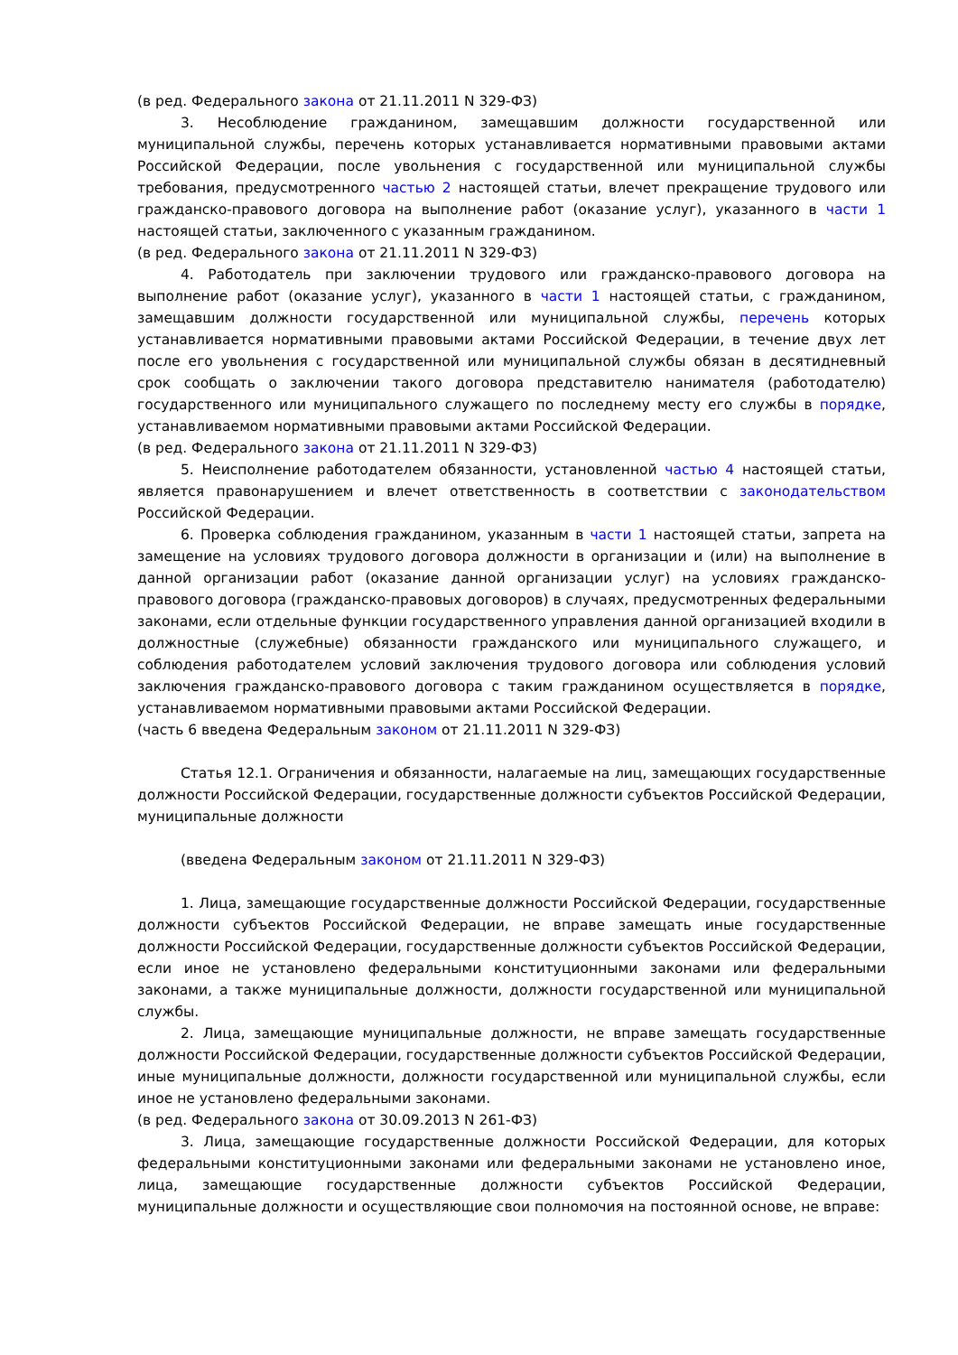(в ред. Федерального закона от 21.11.2011 N 329-ФЗ)
3. Несоблюдение гражданином, замещавшим должности государственной или муниципальной службы, перечень которых устанавливается нормативными правовыми актами Российской Федерации, после увольнения с государственной или муниципальной службы требования, предусмотренного частью 2 настоящей статьи, влечет прекращение трудового или гражданско-правового договора на выполнение работ (оказание услуг), указанного в части 1 настоящей статьи, заключенного с указанным гражданином.
(в ред. Федерального закона от 21.11.2011 N 329-ФЗ)
4. Работодатель при заключении трудового или гражданско-правового договора на выполнение работ (оказание услуг), указанного в части 1 настоящей статьи, с гражданином, замещавшим должности государственной или муниципальной службы, перечень которых устанавливается нормативными правовыми актами Российской Федерации, в течение двух лет после его увольнения с государственной или муниципальной службы обязан в десятидневный срок сообщать о заключении такого договора представителю нанимателя (работодателю) государственного или муниципального служащего по последнему месту его службы в порядке, устанавливаемом нормативными правовыми актами Российской Федерации.
(в ред. Федерального закона от 21.11.2011 N 329-ФЗ)
5. Неисполнение работодателем обязанности, установленной частью 4 настоящей статьи, является правонарушением и влечет ответственность в соответствии с законодательством Российской Федерации.
6. Проверка соблюдения гражданином, указанным в части 1 настоящей статьи, запрета на замещение на условиях трудового договора должности в организации и (или) на выполнение в данной организации работ (оказание данной организации услуг) на условиях гражданско-правового договора (гражданско-правовых договоров) в случаях, предусмотренных федеральными законами, если отдельные функции государственного управления данной организацией входили в должностные (служебные) обязанности гражданского или муниципального служащего, и соблюдения работодателем условий заключения трудового договора или соблюдения условий заключения гражданско-правового договора с таким гражданином осуществляется в порядке, устанавливаемом нормативными правовыми актами Российской Федерации.
(часть 6 введена Федеральным законом от 21.11.2011 N 329-ФЗ)
Статья 12.1. Ограничения и обязанности, налагаемые на лиц, замещающих государственные должности Российской Федерации, государственные должности субъектов Российской Федерации, муниципальные должности
(введена Федеральным законом от 21.11.2011 N 329-ФЗ)
1. Лица, замещающие государственные должности Российской Федерации, государственные должности субъектов Российской Федерации, не вправе замещать иные государственные должности Российской Федерации, государственные должности субъектов Российской Федерации, если иное не установлено федеральными конституционными законами или федеральными законами, а также муниципальные должности, должности государственной или муниципальной службы.
2. Лица, замещающие муниципальные должности, не вправе замещать государственные должности Российской Федерации, государственные должности субъектов Российской Федерации, иные муниципальные должности, должности государственной или муниципальной службы, если иное не установлено федеральными законами.
(в ред. Федерального закона от 30.09.2013 N 261-ФЗ)
3. Лица, замещающие государственные должности Российской Федерации, для которых федеральными конституционными законами или федеральными законами не установлено иное, лица, замещающие государственные должности субъектов Российской Федерации, муниципальные должности и осуществляющие свои полномочия на постоянной основе, не вправе: